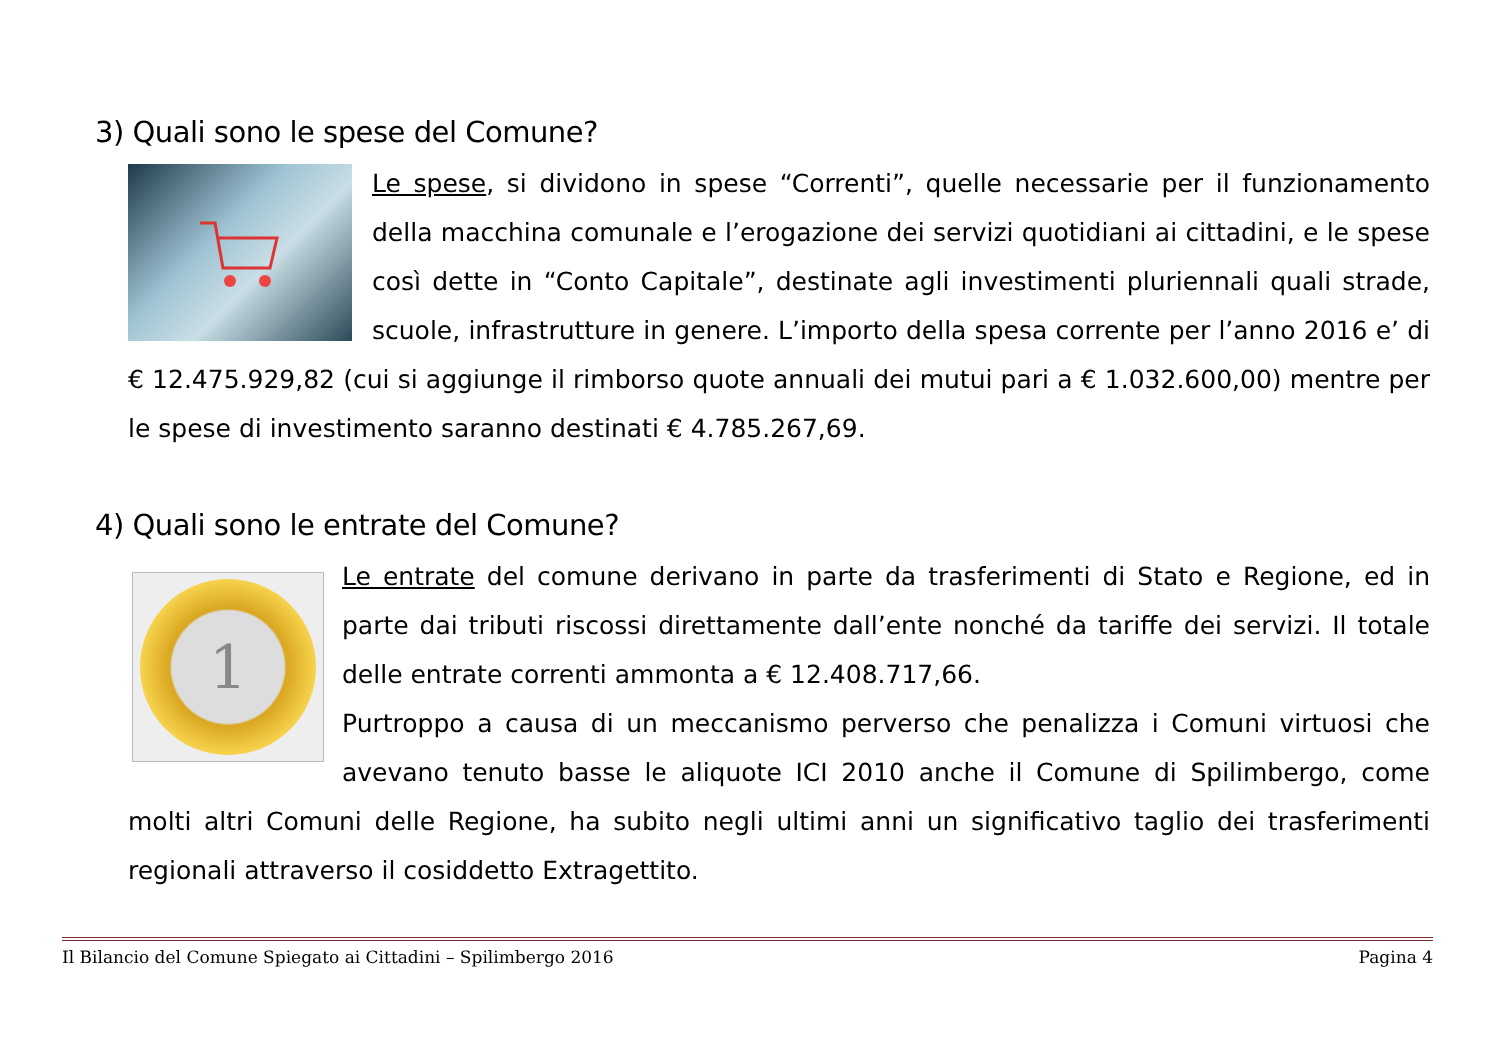3) Quali sono le spese del Comune?
Le spese, si dividono in spese “Correnti”, quelle necessarie per il funzionamento della macchina comunale e l’erogazione dei servizi quotidiani ai cittadini, e le spese così dette in “Conto Capitale”, destinate agli investimenti pluriennali quali strade, scuole, infrastrutture in genere. L’importo della spesa corrente per l’anno 2016 e’ di € 12.475.929,82 (cui si aggiunge il rimborso quote annuali dei mutui pari a € 1.032.600,00) mentre per le spese di investimento saranno destinati € 4.785.267,69.
4) Quali sono le entrate del Comune?
1
Le entrate del comune derivano in parte da trasferimenti di Stato e Regione, ed in parte dai tributi riscossi direttamente dall’ente nonché da tariffe dei servizi. Il totale delle entrate correnti ammonta a € 12.408.717,66.
Purtroppo a causa di un meccanismo perverso che penalizza i Comuni virtuosi che avevano tenuto basse le aliquote ICI 2010 anche il Comune di Spilimbergo, come molti altri Comuni delle Regione, ha subito negli ultimi anni un significativo taglio dei trasferimenti regionali attraverso il cosiddetto Extragettito.
Il Bilancio del Comune Spiegato ai Cittadini – Spilimbergo 2016 Pagina 4